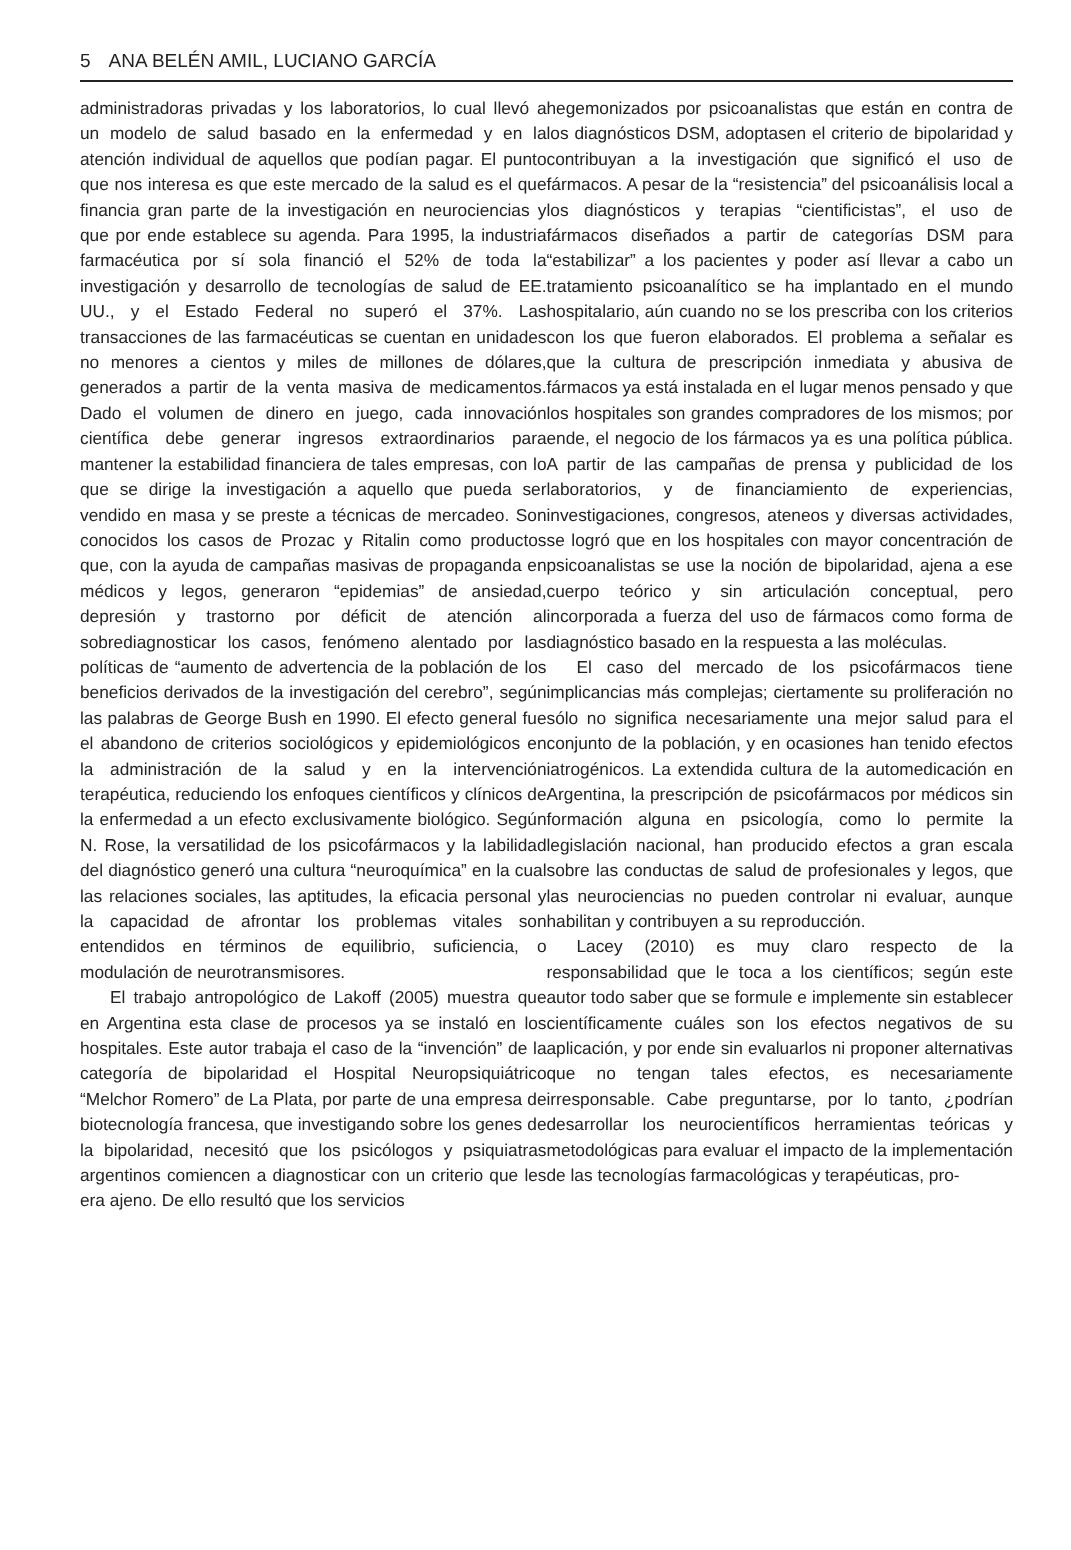5 ANA BELÉN AMIL, LUCIANO GARCÍA
administradoras privadas y los laboratorios, lo cual llevó a un modelo de salud basado en la enfermedad y en la atención individual de aquellos que podían pagar. El punto que nos interesa es que este mercado de la salud es el que financia gran parte de la investigación en neurociencias y que por ende establece su agenda. Para 1995, la industria farmacéutica por sí sola financió el 52% de toda la investigación y desarrollo de tecnologías de salud de EE. UU., y el Estado Federal no superó el 37%. Las transacciones de las farmacéuticas se cuentan en unidades no menores a cientos y miles de millones de dólares, generados a partir de la venta masiva de medicamentos. Dado el volumen de dinero en juego, cada innovación científica debe generar ingresos extraordinarios para mantener la estabilidad financiera de tales empresas, con lo que se dirige la investigación a aquello que pueda ser vendido en masa y se preste a técnicas de mercadeo. Son conocidos los casos de Prozac y Ritalin como productos que, con la ayuda de campañas masivas de propaganda en médicos y legos, generaron “epidemias” de ansiedad, depresión y trastorno por déficit de atención al sobrediagnosticar los casos, fenómeno alentado por las políticas de “aumento de advertencia de la población de los beneficios derivados de la investigación del cerebro”, según las palabras de George Bush en 1990. El efecto general fue el abandono de criterios sociológicos y epidemiológicos en la administración de la salud y en la intervención terapéutica, reduciendo los enfoques científicos y clínicos de la enfermedad a un efecto exclusivamente biológico. Según N. Rose, la versatilidad de los psicofármacos y la labilidad del diagnóstico generó una cultura “neuroquímica” en la cual las relaciones sociales, las aptitudes, la eficacia personal y la capacidad de afrontar los problemas vitales son entendidos en términos de equilibrio, suficiencia, o modulación de neurotransmisores.
El trabajo antropológico de Lakoff (2005) muestra que en Argentina esta clase de procesos ya se instaló en los hospitales. Este autor trabaja el caso de la “invención” de la categoría de bipolaridad el Hospital Neuropsiquiátrico “Melchor Romero” de La Plata, por parte de una empresa de biotecnología francesa, que investigando sobre los genes de la bipolaridad, necesitó que los psicólogos y psiquiatras argentinos comiencen a diagnosticar con un criterio que les era ajeno. De ello resultó que los servicios
hegemonizados por psicoanalistas que están en contra de los diagnósticos DSM, adoptasen el criterio de bipolaridad y contribuyan a la investigación que significó el uso de fármacos. A pesar de la “resistencia” del psicoanálisis local a los diagnósticos y terapias “cientificistas”, el uso de fármacos diseñados a partir de categorías DSM para “estabilizar” a los pacientes y poder así llevar a cabo un tratamiento psicoanalítico se ha implantado en el mundo hospitalario, aún cuando no se los prescriba con los criterios con los que fueron elaborados. El problema a señalar es que la cultura de prescripción inmediata y abusiva de fármacos ya está instalada en el lugar menos pensado y que los hospitales son grandes compradores de los mismos; por ende, el negocio de los fármacos ya es una política pública. A partir de las campañas de prensa y publicidad de los laboratorios, y de financiamiento de experiencias, investigaciones, congresos, ateneos y diversas actividades, se logró que en los hospitales con mayor concentración de psicoanalistas se use la noción de bipolaridad, ajena a ese cuerpo teórico y sin articulación conceptual, pero incorporada a fuerza del uso de fármacos como forma de diagnóstico basado en la respuesta a las moléculas.
El caso del mercado de los psicofármacos tiene implicancias más complejas; ciertamente su proliferación no sólo no significa necesariamente una mejor salud para el conjunto de la población, y en ocasiones han tenido efectos iatrogénicos. La extendida cultura de la automedicación en Argentina, la prescripción de psicofármacos por médicos sin formación alguna en psicología, como lo permite la legislación nacional, han producido efectos a gran escala sobre las conductas de salud de profesionales y legos, que las neurociencias no pueden controlar ni evaluar, aunque habilitan y contribuyen a su reproducción.
Lacey (2010) es muy claro respecto de la responsabilidad que le toca a los científicos; según este autor todo saber que se formule e implemente sin establecer científicamente cuáles son los efectos negativos de su aplicación, y por ende sin evaluarlos ni proponer alternativas que no tengan tales efectos, es necesariamente irresponsable. Cabe preguntarse, por lo tanto, ¿podrían desarrollar los neurocientíficos herramientas teóricas y metodológicas para evaluar el impacto de la implementación de las tecnologías farmacológicas y terapéuticas, pro-